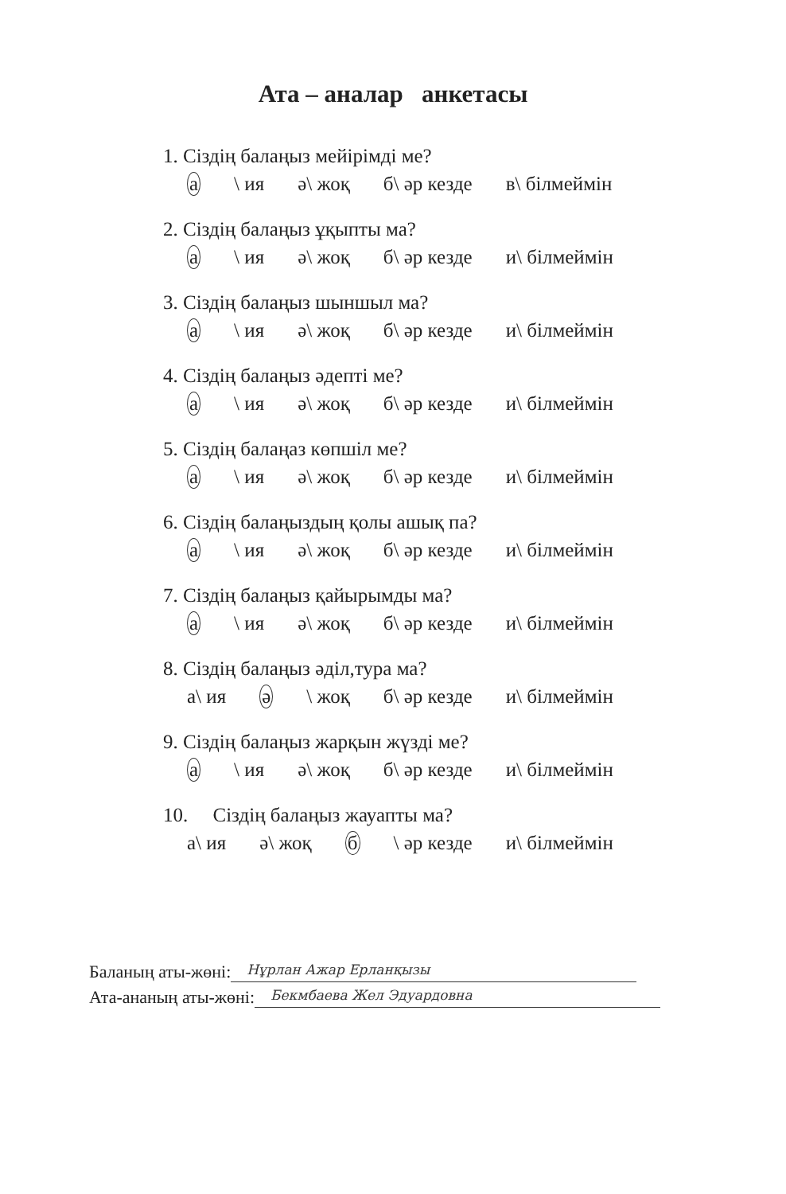Ата – аналар анкетасы
1. Сіздің балаңыз мейірімді ме?
а \ ия ә\ жоқ б\ әр кезде в\ білмеймін
2. Сіздің балаңыз ұқыпты ма?
а \ ия ә\ жоқ б\ әр кезде и\ білмеймін
3. Сіздің балаңыз шыншыл ма?
а \ ия ә\ жоқ б\ әр кезде и\ білмеймін
4. Сіздің балаңыз әдепті ме?
а \ ия ә\ жоқ б\ әр кезде и\ білмеймін
5. Сіздің балаңаз көпшіл ме?
а \ ия ә\ жоқ б\ әр кезде и\ білмеймін
6. Сіздің балаңыздың қолы ашық па?
а \ ия ә\ жоқ б\ әр кезде и\ білмеймін
7. Сіздің балаңыз қайырымды ма?
а \ ия ә\ жоқ б\ әр кезде и\ білмеймін
8. Сіздің балаңыз әділ,тура ма?
а\ ия ә \ жоқ б\ әр кезде и\ білмеймін
9. Сіздің балаңыз жарқын жүзді ме?
а \ ия ә\ жоқ б\ әр кезде и\ білмеймін
10. Сіздің балаңыз жауапты ма?
а\ ия ә\ жоқ б \ әр кезде и\ білмеймін
Баланың аты-жөні: Нұрлан Ажар Ерланқызы
Ата-ананың аты-жөні: Бекмбаева Жел Эдуардовна